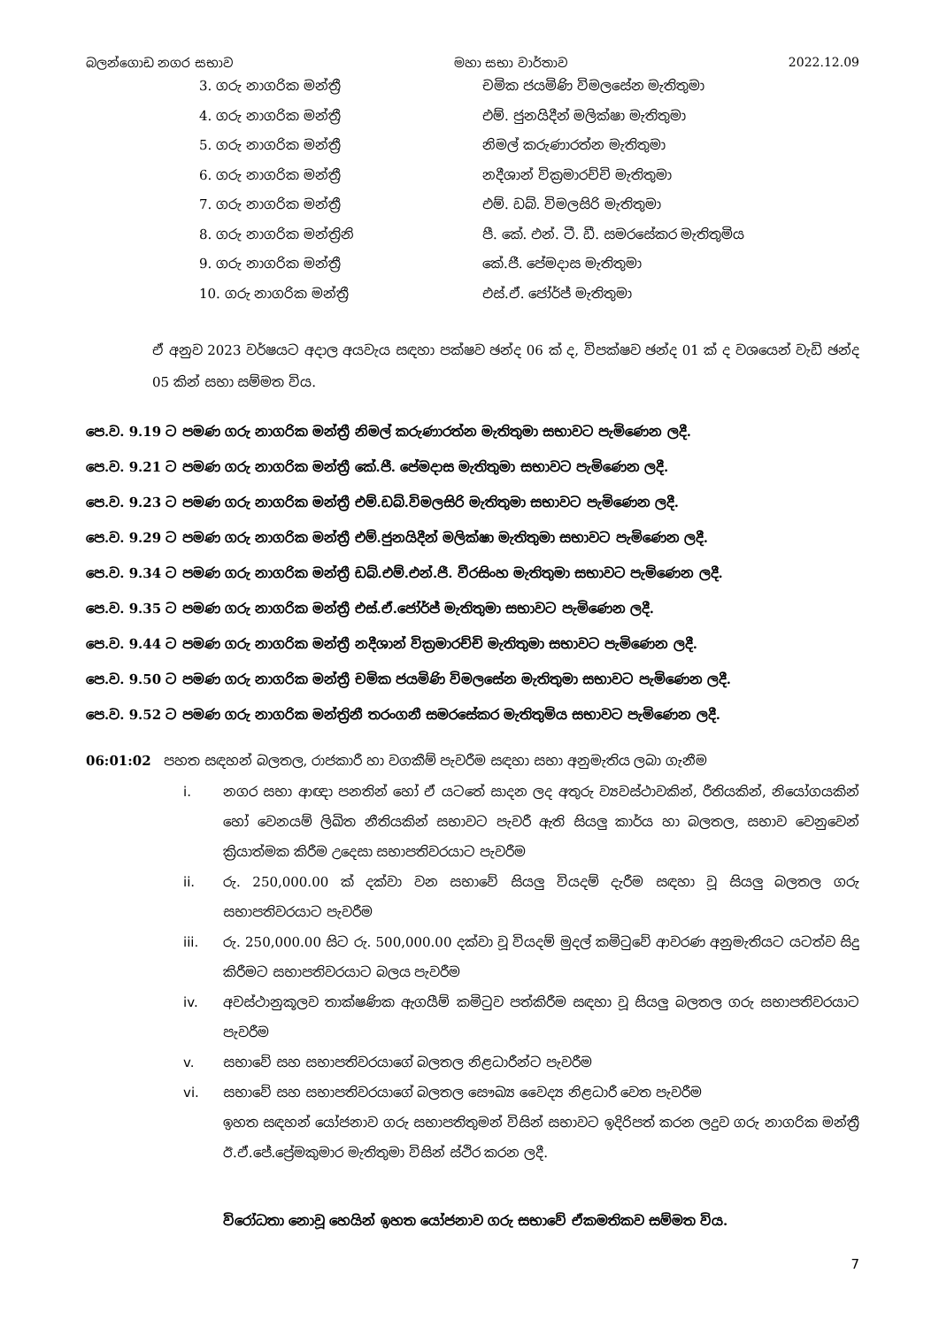බලන්ගොඩ නගර සභාව මහා සභා වාර්තාව 2022.12.09
3. ගරු නාගරික මන්ත්‍රී චමික ජයමිණි විමලසේන මැතිතුමා
4. ගරු නාගරික මන්ත්‍රී එම්. ජුනයිදීන් මලික්ෂා මැතිතුමා
5. ගරු නාගරික මන්ත්‍රී නිමල් කරුණාරත්න මැතිතුමා
6. ගරු නාගරික මන්ත්‍රී නදීශාන් වික්‍රමාරච්චි මැතිතුමා
7. ගරු නාගරික මන්ත්‍රී එම්. ඩබ්. විමලසිරි මැතිතුමා
8. ගරු නාගරික මන්ත්‍රිනි පී. කේ. එන්. ටී. ඩී. සමරසේකර මැතිතුමිය
9. ගරු නාගරික මන්ත්‍රී කේ.ජී. පේමදාස මැතිතුමා
10. ගරු නාගරික මන්ත්‍රී එස්.ඒ. ජෝර්ජ් මැතිතුමා
ඒ අනුව 2023 වර්ෂයට අදාල අයවැය සඳහා පක්ෂව ඡන්ද 06 ක් ද, විපක්ෂව ඡන්ද 01 ක් ද වශයෙන් වැඩි ඡන්ද 05 කින් සභා සම්මත විය.
පෙ.ව. 9.19 ට පමණ ගරු නාගරික මන්ත්‍රී නිමල් කරුණාරත්න මැතිතුමා සභාවට පැමිණෙන ලදී.
පෙ.ව. 9.21 ට පමණ ගරු නාගරික මන්ත්‍රී කේ.ජී. පේමදාස මැතිතුමා සභාවට පැමිණෙන ලදී.
පෙ.ව. 9.23 ට පමණ ගරු නාගරික මන්ත්‍රී එම්.ඩබ්.විමලසිරි මැතිතුමා සභාවට පැමිණෙන ලදී.
පෙ.ව. 9.29 ට පමණ ගරු නාගරික මන්ත්‍රී එම්.ජුනයිදීන් මලික්ෂා මැතිතුමා සභාවට පැමිණෙන ලදී.
පෙ.ව. 9.34 ට පමණ ගරු නාගරික මන්ත්‍රී ඩබ්.එම්.එන්.ජී. වීරසිංහ මැතිතුමා සභාවට පැමිණෙන ලදී.
පෙ.ව. 9.35 ට පමණ ගරු නාගරික මන්ත්‍රී එස්.ඒ.ජෝර්ජ් මැතිතුමා සභාවට පැමිණෙන ලදී.
පෙ.ව. 9.44 ට පමණ ගරු නාගරික මන්ත්‍රී නදීශාන් වික්‍රමාරච්චි මැතිතුමා සභාවට පැමිණෙන ලදී.
පෙ.ව. 9.50 ට පමණ ගරු නාගරික මන්ත්‍රී චමික ජයමිණි විමලසේන මැතිතුමා සභාවට පැමිණෙන ලදී.
පෙ.ව. 9.52 ට පමණ ගරු නාගරික මන්ත්‍රිනී තරංගනී සමරසේකර මැතිතුමිය සභාවට පැමිණෙන ලදී.
06:01:02 පහත සඳහන් බලතල, රාජකාරී හා වගකීම් පැවරීම සඳහා සභා අනුමැතිය ලබා ගැනීම
i. නගර සභා ආඥා පනතින් හෝ ඒ යටතේ සාදන ලද අතුරු ව්‍යවස්ථාවකින්, රීතියකින්, නියෝගයකින් හෝ වෙනයම් ලිඛිත නීතියකින් සභාවට පැවරී ඇති සියලු කාර්ය හා බලතල, සභාව වෙනුවෙන් ක්‍රියාත්මක කිරීම උදෙසා සභාපතිවරයාට පැවරීම
ii. රු. 250,000.00 ක් දක්වා වන සභාවේ සියලු වියදම් දැරීම සඳහා වූ සියලු බලතල ගරු සභාපතිවරයාට පැවරීම
iii. රු. 250,000.00 සිට රු. 500,000.00 දක්වා වූ වියදම් මුදල් කමිටුවේ ආවරණ අනුමැතියට යටත්ව සිදු කිරීමට සභාපතිවරයාට බලය පැවරීම
iv. අවස්ථානුකූලව තාක්ෂණික ඇගයීම් කමිටුව පත්කිරීම සඳහා වූ සියලු බලතල ගරු සභාපතිවරයාට පැවරීම
v. සභාවේ සහ සභාපතිවරයාගේ බලතල නිළධාරීන්ට පැවරීම
vi. සභාවේ සහ සභාපතිවරයාගේ බලතල සෞඛ්‍ය වෛද්‍ය නිළධාරී වෙත පැවරීම
ඉහත සඳහන් යෝජනාව ගරු සභාපතිතුමන් විසින් සභාවට ඉදිරිපත් කරන ලදුව ගරු නාගරික මන්ත්‍රී ඊ.ඒ.ජේ.ප්‍රේමකුමාර මැතිතුමා විසින් ස්ථිර කරන ලදී.
විරෝධතා නොවූ හෙයින් ඉහත යෝජනාව ගරු සභාවේ ඒකමතිකව සම්මත විය.
7